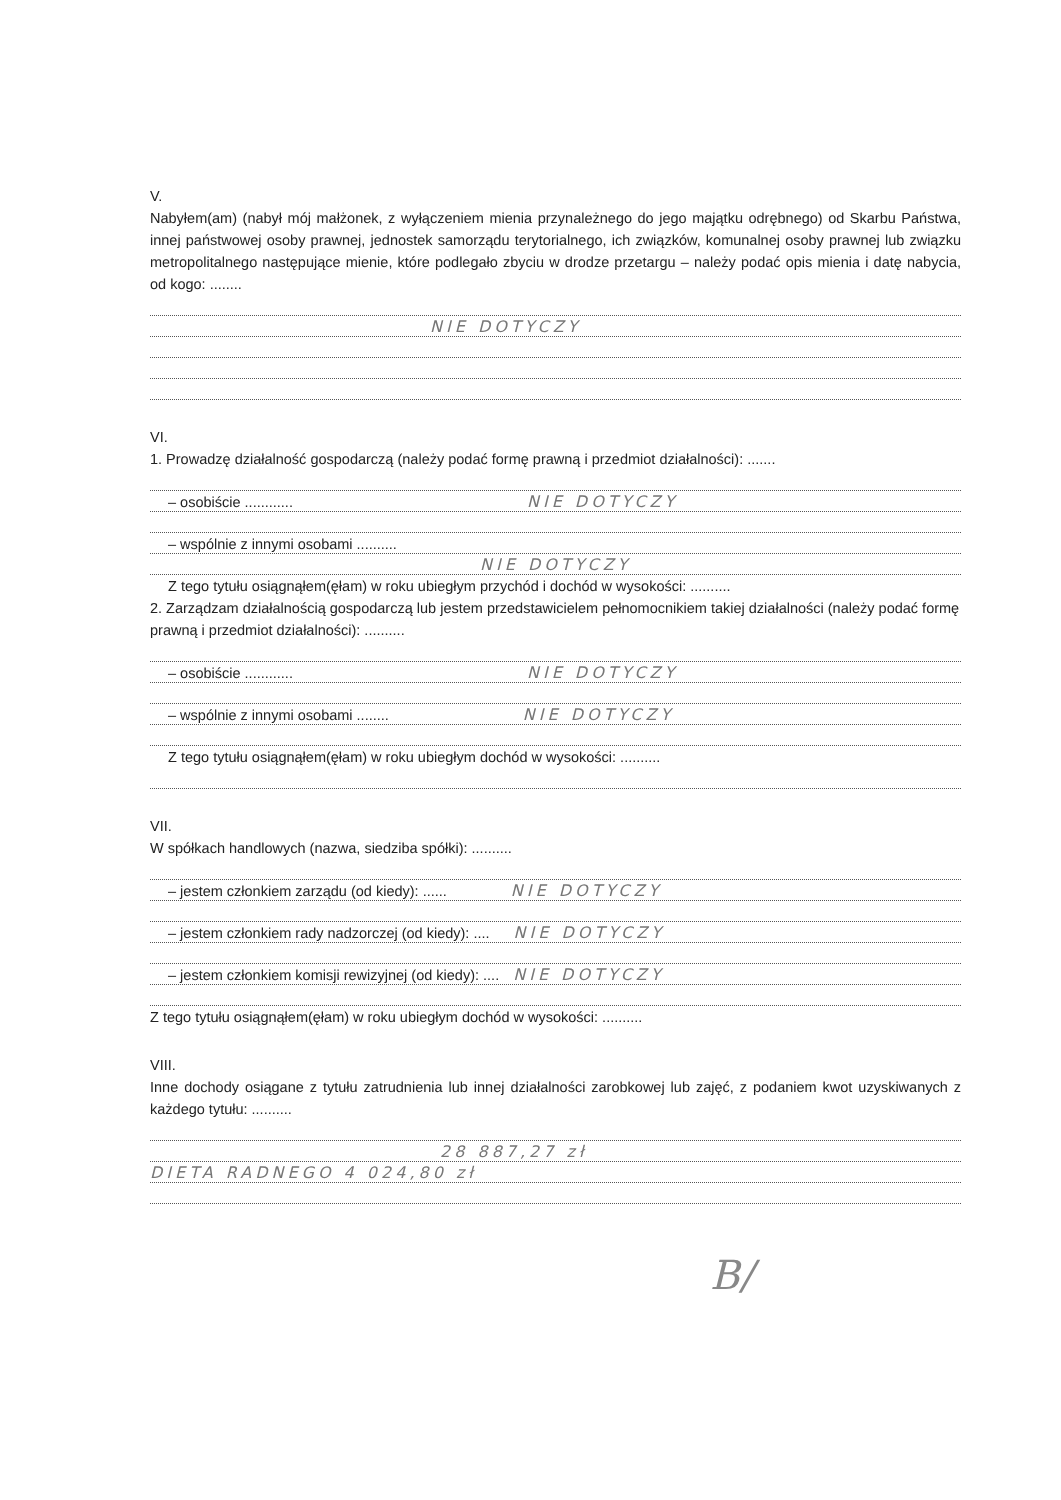V.
Nabyłem(am) (nabył mój małżonek, z wyłączeniem mienia przynależnego do jego majątku odrębnego) od Skarbu Państwa, innej państwowej osoby prawnej, jednostek samorządu terytorialnego, ich związków, komunalnej osoby prawnej lub związku metropolitalnego następujące mienie, które podlegało zbyciu w drodze przetargu – należy podać opis mienia i datę nabycia, od kogo: ........
NIE DOTYCZY
VI.
1. Prowadzę działalność gospodarczą (należy podać formę prawną i przedmiot działalności): .......
– osobiście ............ NIE DOTYCZY
– wspólnie z innymi osobami ..........
NIE DOTYCZY
Z tego tytułu osiągnąłem(ęłam) w roku ubiegłym przychód i dochód w wysokości: ..........
2. Zarządzam działalnością gospodarczą lub jestem przedstawicielem pełnomocnikiem takiej działalności (należy podać formę prawną i przedmiot działalności): ..........
– osobiście ............ NIE DOTYCZY
– wspólnie z innymi osobami ........ NIE DOTYCZY
Z tego tytułu osiągnąłem(ęłam) w roku ubiegłym dochód w wysokości: ..........
VII.
W spółkach handlowych (nazwa, siedziba spółki): ..........
– jestem członkiem zarządu (od kiedy): ...... NIE DOTYCZY
– jestem członkiem rady nadzorczej (od kiedy): .... NIE DOTYCZY
– jestem członkiem komisji rewizyjnej (od kiedy): .... NIE DOTYCZY
Z tego tytułu osiągnąłem(ęłam) w roku ubiegłym dochód w wysokości: ..........
VIII.
Inne dochody osiągane z tytułu zatrudnienia lub innej działalności zarobkowej lub zajęć, z podaniem kwot uzyskiwanych z każdego tytułu: ..........
28 887,27 zł
DIETA RADNEGO 4 024,80 zł
B/